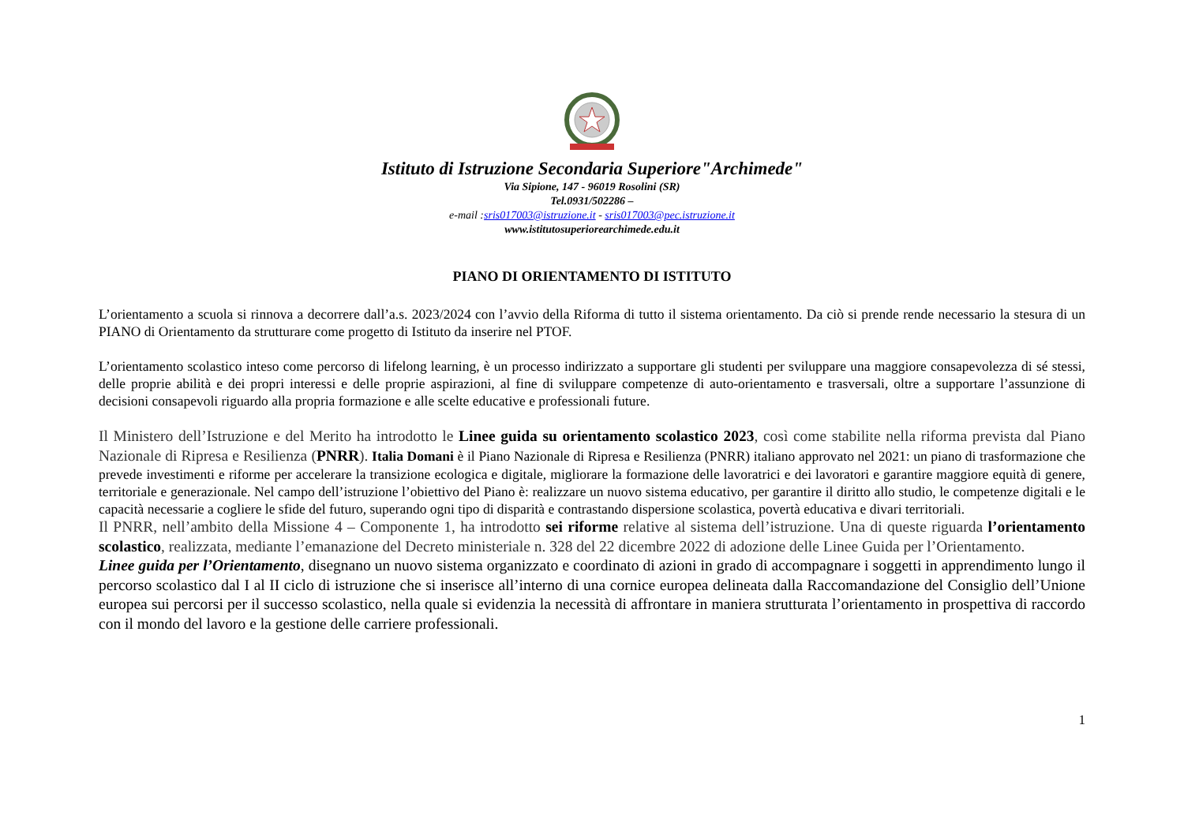Istituto di Istruzione Secondaria Superiore"Archimede"
Via Sipione, 147 - 96019 Rosolini (SR)
Tel.0931/502286 –
e-mail :sris017003@istruzione.it - sris017003@pec.istruzione.it
www.istitutosuperiorearchimede.edu.it
PIANO DI ORIENTAMENTO DI ISTITUTO
L’orientamento a scuola si rinnova a decorrere dall’a.s. 2023/2024 con l’avvio della Riforma di tutto il sistema orientamento. Da ciò si prende rende necessario la stesura di un PIANO di Orientamento da strutturare come progetto di Istituto da inserire nel PTOF.
L’orientamento scolastico inteso come percorso di lifelong learning, è un processo indirizzato a supportare gli studenti per sviluppare una maggiore consapevolezza di sé stessi, delle proprie abilità e dei propri interessi e delle proprie aspirazioni, al fine di sviluppare competenze di auto-orientamento e trasversali, oltre a supportare l’assunzione di decisioni consapevoli riguardo alla propria formazione e alle scelte educative e professionali future.
Il Ministero dell’Istruzione e del Merito ha introdotto le Linee guida su orientamento scolastico 2023, così come stabilite nella riforma prevista dal Piano Nazionale di Ripresa e Resilienza (PNRR). Italia Domani è il Piano Nazionale di Ripresa e Resilienza (PNRR) italiano approvato nel 2021: un piano di trasformazione che prevede investimenti e riforme per accelerare la transizione ecologica e digitale, migliorare la formazione delle lavoratrici e dei lavoratori e garantire maggiore equità di genere, territoriale e generazionale. Nel campo dell’istruzione l’obiettivo del Piano è: realizzare un nuovo sistema educativo, per garantire il diritto allo studio, le competenze digitali e le capacità necessarie a cogliere le sfide del futuro, superando ogni tipo di disparità e contrastando dispersione scolastica, povertà educativa e divari territoriali.
Il PNRR, nell’ambito della Missione 4 – Componente 1, ha introdotto sei riforme relative al sistema dell’istruzione. Una di queste riguarda l’orientamento scolastico, realizzata, mediante l’emanazione del Decreto ministeriale n. 328 del 22 dicembre 2022 di adozione delle Linee Guida per l’Orientamento.
Linee guida per l’Orientamento, disegnano un nuovo sistema organizzato e coordinato di azioni in grado di accompagnare i soggetti in apprendimento lungo il percorso scolastico dal I al II ciclo di istruzione che si inserisce all’interno di una cornice europea delineata dalla Raccomandazione del Consiglio dell’Unione europea sui percorsi per il successo scolastico, nella quale si evidenzia la necessità di affrontare in maniera strutturata l’orientamento in prospettiva di raccordo con il mondo del lavoro e la gestione delle carriere professionali.
1